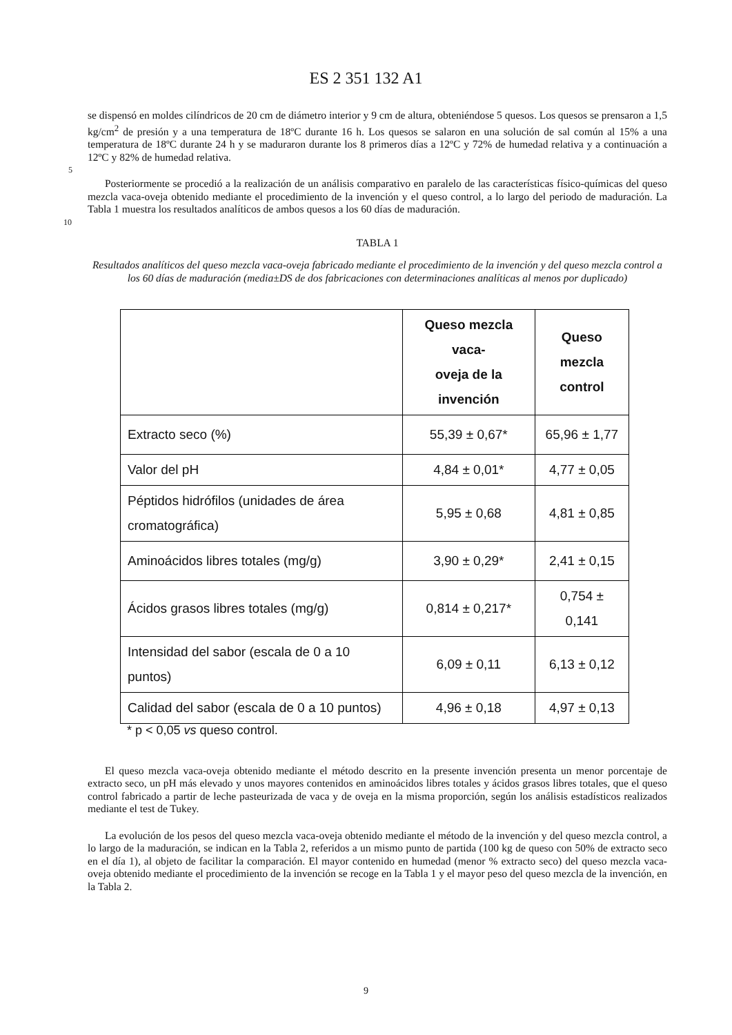ES 2 351 132 A1
se dispensó en moldes cilíndricos de 20 cm de diámetro interior y 9 cm de altura, obteniéndose 5 quesos. Los quesos se prensaron a 1,5 kg/cm<sup>2</sup> de presión y a una temperatura de 18ºC durante 16 h. Los quesos se salaron en una solución de sal común al 15% a una temperatura de 18ºC durante 24 h y se maduraron durante los 8 primeros días a 12ºC y 72% de humedad relativa y a continuación a 12ºC y 82% de humedad relativa.
5
Posteriormente se procedió a la realización de un análisis comparativo en paralelo de las características físico-químicas del queso mezcla vaca-oveja obtenido mediante el procedimiento de la invención y el queso control, a lo largo del periodo de maduración. La Tabla 1 muestra los resultados analíticos de ambos quesos a los 60 días de maduración.
10
TABLA 1
Resultados analíticos del queso mezcla vaca-oveja fabricado mediante el procedimiento de la invención y del queso mezcla control a los 60 días de maduración (media±DS de dos fabricaciones con determinaciones analíticas al menos por duplicado)
| | Queso mezcla vaca- oveja de la invención | Queso mezcla control |
| --- | --- | --- |
| Extracto seco (%) | 55,39 ± 0,67* | 65,96 ± 1,77 |
| Valor del pH | 4,84 ± 0,01* | 4,77 ± 0,05 |
| Péptidos hidrófilos (unidades de área cromatográfica) | 5,95 ± 0,68 | 4,81 ± 0,85 |
| Aminoácidos libres totales (mg/g) | 3,90 ± 0,29* | 2,41 ± 0,15 |
| Ácidos grasos libres totales (mg/g) | 0,814 ± 0,217* | 0,754 ± 0,141 |
| Intensidad del sabor (escala de 0 a 10 puntos) | 6,09 ± 0,11 | 6,13 ± 0,12 |
| Calidad del sabor (escala de 0 a 10 puntos) | 4,96 ± 0,18 | 4,97 ± 0,13 |
* p < 0,05 vs queso control.
El queso mezcla vaca-oveja obtenido mediante el método descrito en la presente invención presenta un menor porcentaje de extracto seco, un pH más elevado y unos mayores contenidos en aminoácidos libres totales y ácidos grasos libres totales, que el queso control fabricado a partir de leche pasteurizada de vaca y de oveja en la misma proporción, según los análisis estadísticos realizados mediante el test de Tukey.
La evolución de los pesos del queso mezcla vaca-oveja obtenido mediante el método de la invención y del queso mezcla control, a lo largo de la maduración, se indican en la Tabla 2, referidos a un mismo punto de partida (100 kg de queso con 50% de extracto seco en el día 1), al objeto de facilitar la comparación. El mayor contenido en humedad (menor % extracto seco) del queso mezcla vaca-oveja obtenido mediante el procedimiento de la invención se recoge en la Tabla 1 y el mayor peso del queso mezcla de la invención, en la Tabla 2.
9